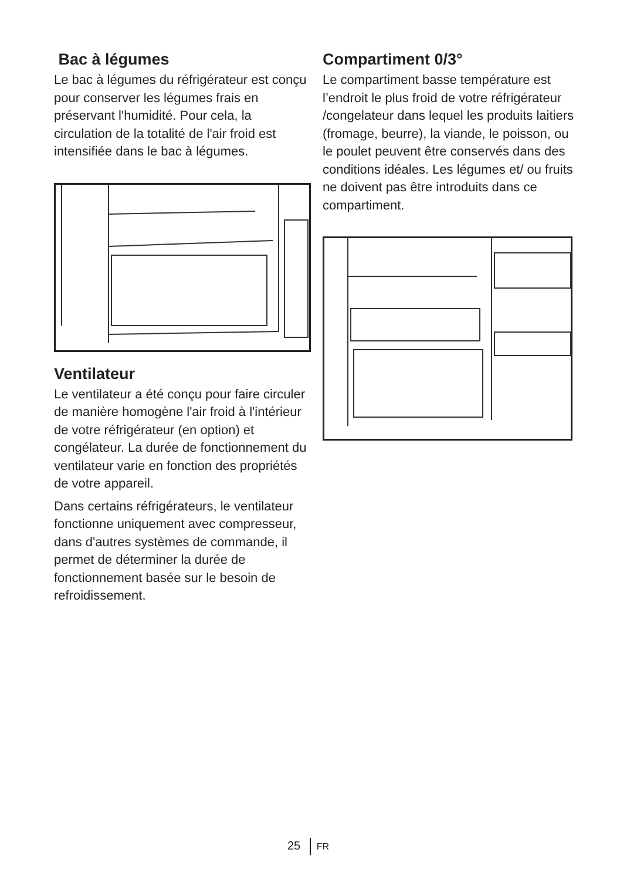Bac à légumes
Le bac à légumes du réfrigérateur est conçu pour conserver les légumes frais en préservant l'humidité. Pour cela, la circulation de la totalité de l'air froid est intensifiée dans le bac à légumes.
Ventilateur
Le ventilateur a été conçu pour faire circuler de manière homogène l'air froid à l'intérieur de votre réfrigérateur (en option) et congélateur. La durée de fonctionnement du ventilateur varie en fonction des propriétés de votre appareil.
Dans certains réfrigérateurs, le ventilateur fonctionne uniquement avec compresseur, dans d'autres systèmes de commande, il permet de déterminer la durée de fonctionnement basée sur le besoin de refroidissement.
Compartiment 0/3°
Le compartiment basse température est l’endroit le plus froid de votre réfrigérateur /congelateur dans lequel les produits laitiers (fromage, beurre), la viande, le poisson, ou le poulet peuvent être conservés dans des conditions idéales. Les légumes et/ ou fruits ne doivent pas être introduits dans ce compartiment.
25 FR